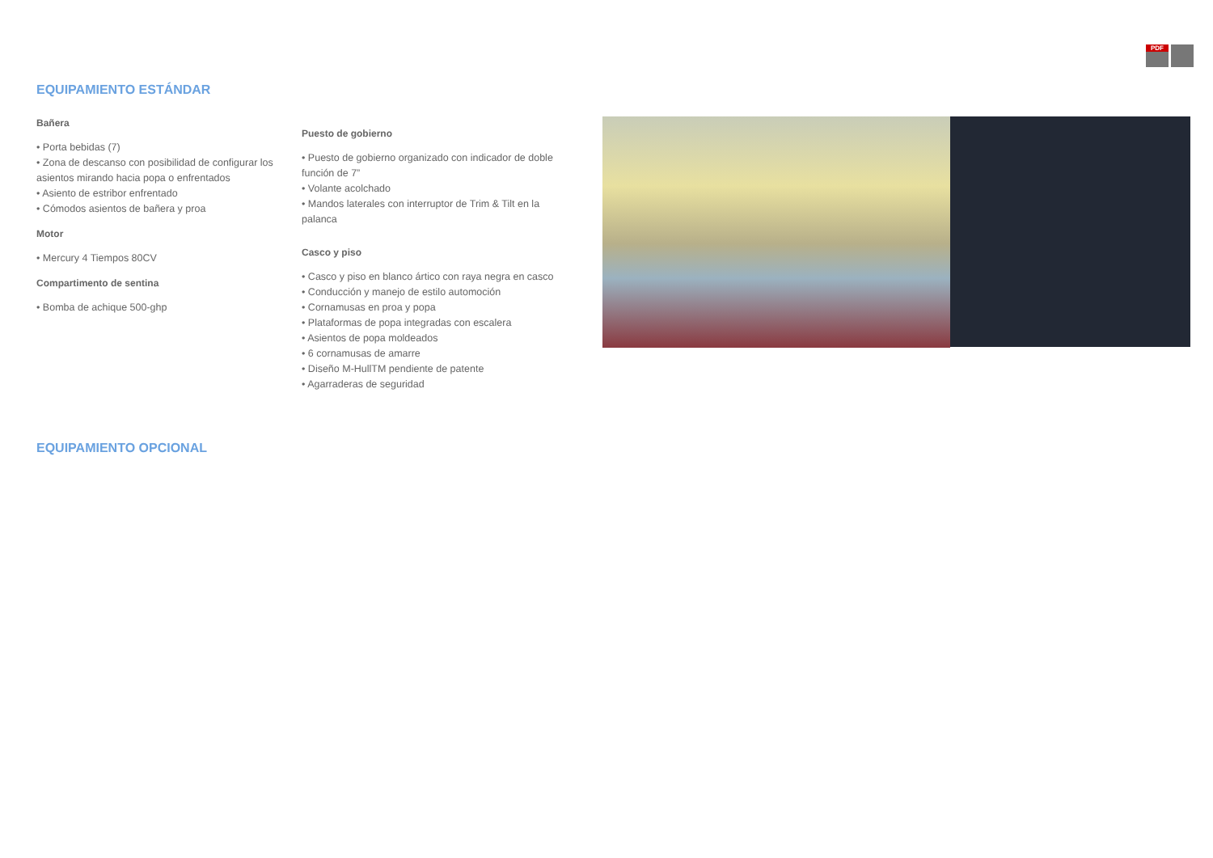PDF
EQUIPAMIENTO ESTÁNDAR
Bañera
• Porta bebidas (7)
• Zona de descanso con posibilidad de configurar los asientos mirando hacia popa o enfrentados
• Asiento de estribor enfrentado
• Cómodos asientos de bañera y proa
Motor
• Mercury 4 Tiempos 80CV
Compartimento de sentina
• Bomba de achique 500-ghp
Puesto de gobierno
• Puesto de gobierno organizado con indicador de doble función de 7”
• Volante acolchado
• Mandos laterales con interruptor de Trim & Tilt en la palanca
Casco y piso
• Casco y piso en blanco ártico con raya negra en casco
• Conducción y manejo de estilo automoción
• Cornamusas en proa y popa
• Plataformas de popa integradas con escalera
• Asientos de popa moldeados
• 6 cornamusas de amarre
• Diseño M-HullTM pendiente de patente
• Agarraderas de seguridad
EQUIPAMIENTO OPCIONAL